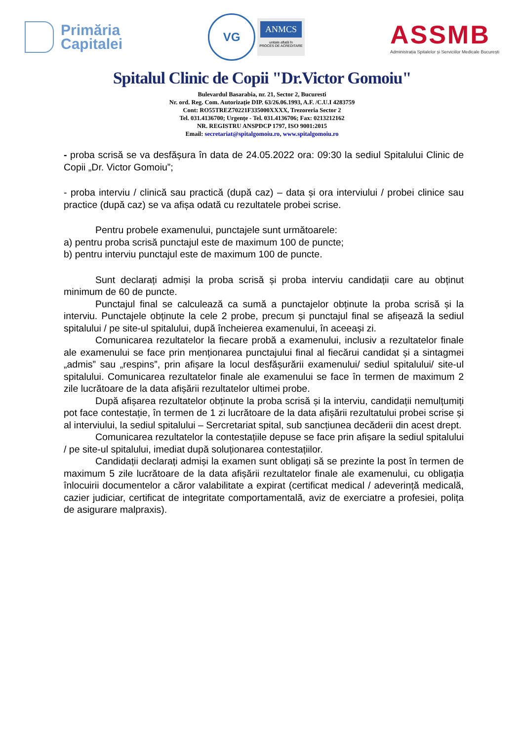Primăria
Capitalei
VG
ANMCS
unitate aflată în
PROCES DE ACREDITARE
ASSMB
Administrația Spitalelor și Serviciilor Medicale București
Spitalul Clinic de Copii "Dr.Victor Gomoiu"
Bulevardul Basarabia, nr. 21, Sector 2, Bucuresti
Nr. ord. Reg. Com. Autorizație DIP. 63/26.06.1993, A.F. /C.U.I 4283759
Cont: RO55TREZ70221F335000XXXX, Trezoreria Sector 2
Tel. 031.4136700; Urgențe - Tel. 031.4136706; Fax: 0213212162
NR. REGISTRU ANSPDCP 1797, ISO 9001:2015
Email: secretariat@spitalgomoiu.ro, www.spitalgomoiu.ro
- proba scrisă se va desfășura în data de 24.05.2022 ora: 09:30 la sediul Spitalului Clinic de Copii „Dr. Victor Gomoiu”;
- proba interviu / clinică sau practică (după caz) – data și ora interviului / probei clinice sau practice (după caz) se va afișa odată cu rezultatele probei scrise.
Pentru probele examenului, punctajele sunt următoarele:
a) pentru proba scrisă punctajul este de maximum 100 de puncte;
b) pentru interviu punctajul este de maximum 100 de puncte.
Sunt declarați admiși la proba scrisă și proba interviu candidații care au obținut minimum de 60 de puncte.
Punctajul final se calculează ca sumă a punctajelor obținute la proba scrisă și la interviu. Punctajele obținute la cele 2 probe, precum și punctajul final se afișează la sediul spitalului / pe site-ul spitalului, după încheierea examenului, în aceeași zi.
Comunicarea rezultatelor la fiecare probă a examenului, inclusiv a rezultatelor finale ale examenului se face prin menționarea punctajului final al fiecărui candidat și a sintagmei „admis” sau „respins”, prin afișare la locul desfășurării examenului/ sediul spitalului/ site-ul spitalului. Comunicarea rezultatelor finale ale examenului se face în termen de maximum 2 zile lucrătoare de la data afișării rezultatelor ultimei probe.
După afișarea rezultatelor obținute la proba scrisă și la interviu, candidații nemulțumiți pot face contestație, în termen de 1 zi lucrătoare de la data afișării rezultatului probei scrise și al interviului, la sediul spitalului – Sercretariat spital, sub sancțiunea decăderii din acest drept.
Comunicarea rezultatelor la contestațiile depuse se face prin afișare la sediul spitalului / pe site-ul spitalului, imediat după soluționarea contestațiilor.
Candidații declarați admiși la examen sunt obligați să se prezinte la post în termen de maximum 5 zile lucrătoare de la data afișării rezultatelor finale ale examenului, cu obligația înlocuirii documentelor a căror valabilitate a expirat (certificat medical / adeverință medicală, cazier judiciar, certificat de integritate comportamentală, aviz de exerciatre a profesiei, polița de asigurare malpraxis).